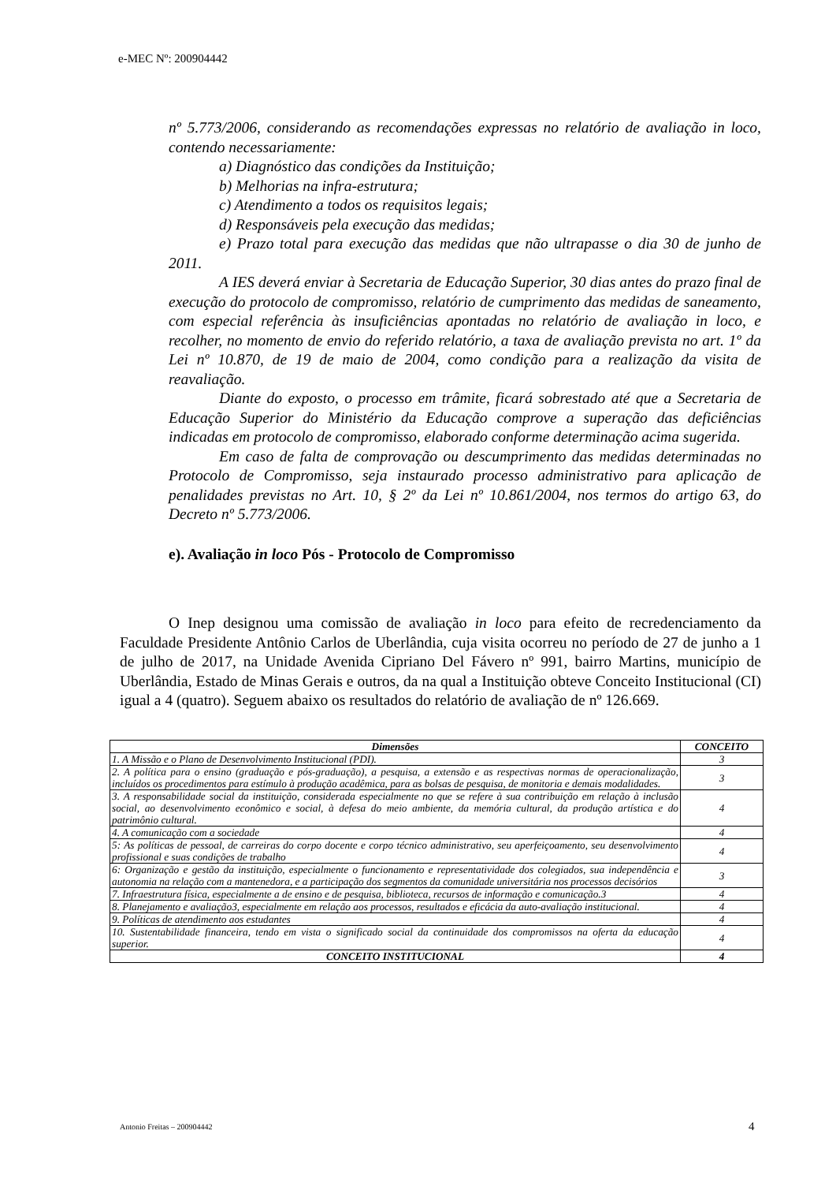e-MEC Nº: 200904442
nº 5.773/2006, considerando as recomendações expressas no relatório de avaliação in loco, contendo necessariamente:
a) Diagnóstico das condições da Instituição;
b) Melhorias na infra-estrutura;
c) Atendimento a todos os requisitos legais;
d) Responsáveis pela execução das medidas;
e) Prazo total para execução das medidas que não ultrapasse o dia 30 de junho de 2011.
A IES deverá enviar à Secretaria de Educação Superior, 30 dias antes do prazo final de execução do protocolo de compromisso, relatório de cumprimento das medidas de saneamento, com especial referência às insuficiências apontadas no relatório de avaliação in loco, e recolher, no momento de envio do referido relatório, a taxa de avaliação prevista no art. 1º da Lei nº 10.870, de 19 de maio de 2004, como condição para a realização da visita de reavaliação.
Diante do exposto, o processo em trâmite, ficará sobrestado até que a Secretaria de Educação Superior do Ministério da Educação comprove a superação das deficiências indicadas em protocolo de compromisso, elaborado conforme determinação acima sugerida.
Em caso de falta de comprovação ou descumprimento das medidas determinadas no Protocolo de Compromisso, seja instaurado processo administrativo para aplicação de penalidades previstas no Art. 10, § 2º da Lei nº 10.861/2004, nos termos do artigo 63, do Decreto nº 5.773/2006.
e). Avaliação in loco Pós - Protocolo de Compromisso
O Inep designou uma comissão de avaliação in loco para efeito de recredenciamento da Faculdade Presidente Antônio Carlos de Uberlândia, cuja visita ocorreu no período de 27 de junho a 1 de julho de 2017, na Unidade Avenida Cipriano Del Fávero nº 991, bairro Martins, município de Uberlândia, Estado de Minas Gerais e outros, da na qual a Instituição obteve Conceito Institucional (CI) igual a 4 (quatro). Seguem abaixo os resultados do relatório de avaliação de nº 126.669.
| Dimensões | CONCEITO |
| --- | --- |
| 1. A Missão e o Plano de Desenvolvimento Institucional (PDI). | 3 |
| 2. A política para o ensino (graduação e pós-graduação), a pesquisa, a extensão e as respectivas normas de operacionalização, incluídos os procedimentos para estímulo à produção acadêmica, para as bolsas de pesquisa, de monitoria e demais modalidades. | 3 |
| 3. A responsabilidade social da instituição, considerada especialmente no que se refere à sua contribuição em relação à inclusão social, ao desenvolvimento econômico e social, à defesa do meio ambiente, da memória cultural, da produção artística e do patrimônio cultural. | 4 |
| 4. A comunicação com a sociedade | 4 |
| 5: As políticas de pessoal, de carreiras do corpo docente e corpo técnico administrativo, seu aperfeiçoamento, seu desenvolvimento profissional e suas condições de trabalho | 4 |
| 6: Organização e gestão da instituição, especialmente o funcionamento e representatividade dos colegiados, sua independência e autonomia na relação com a mantenedora, e a participação dos segmentos da comunidade universitária nos processos decisórios | 3 |
| 7. Infraestrutura física, especialmente a de ensino e de pesquisa, biblioteca, recursos de informação e comunicação.3 | 4 |
| 8. Planejamento e avaliação3, especialmente em relação aos processos, resultados e eficácia da auto-avaliação institucional. | 4 |
| 9. Políticas de atendimento aos estudantes | 4 |
| 10. Sustentabilidade financeira, tendo em vista o significado social da continuidade dos compromissos na oferta da educação superior. | 4 |
| CONCEITO INSTITUCIONAL | 4 |
Antonio Freitas – 200904442 4